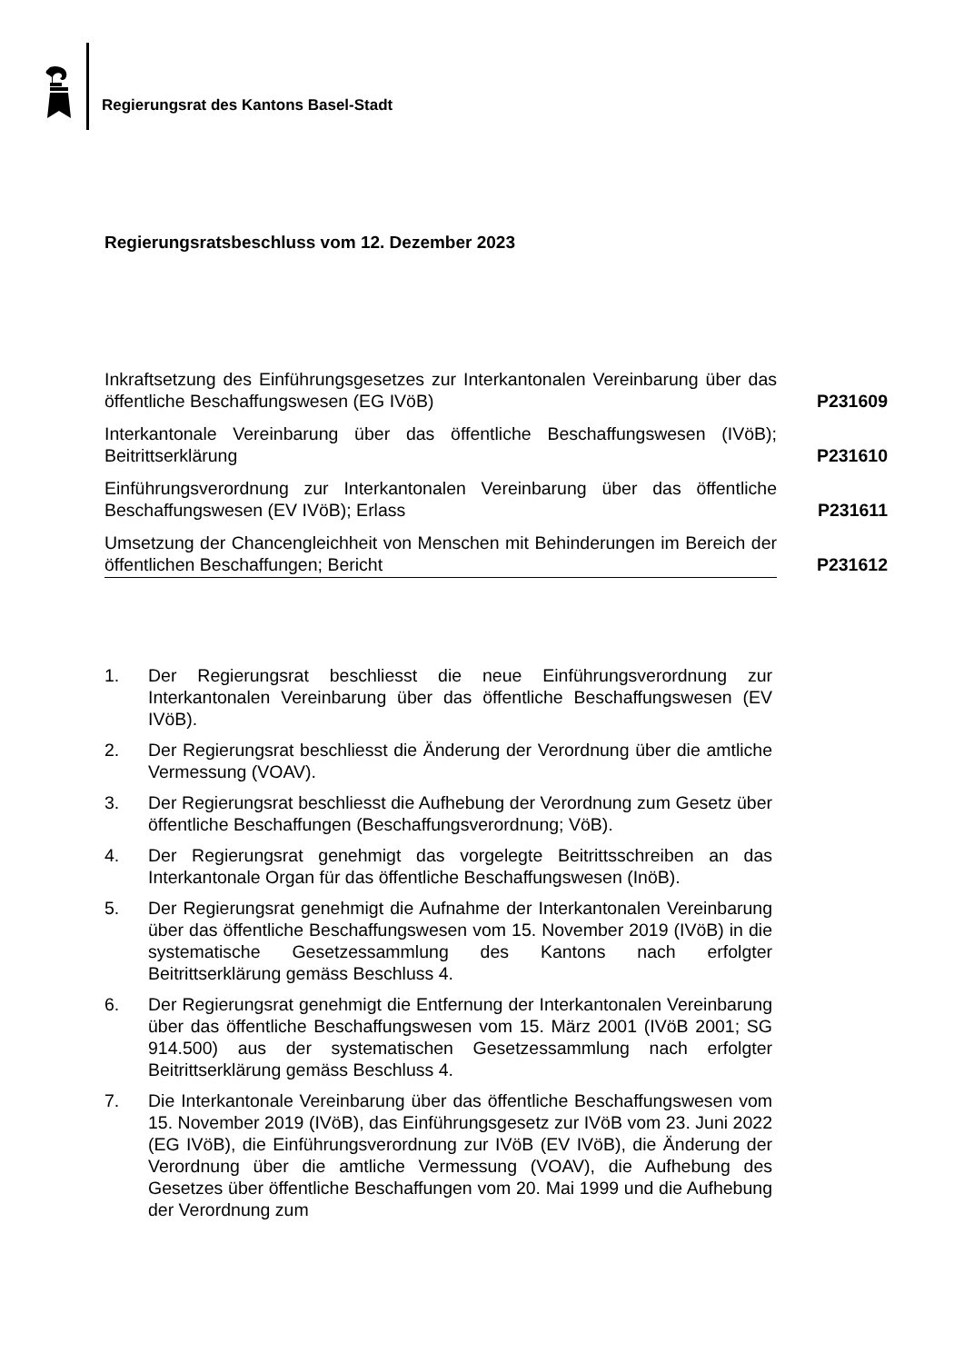Regierungsrat des Kantons Basel-Stadt
Regierungsratsbeschluss vom 12. Dezember 2023
Inkraftsetzung des Einführungsgesetzes zur Interkantonalen Vereinbarung über das öffentliche Beschaffungswesen (EG IVöB)
P231609
Interkantonale Vereinbarung über das öffentliche Beschaffungswesen (IVöB); Beitrittserklärung
P231610
Einführungsverordnung zur Interkantonalen Vereinbarung über das öffentliche Beschaffungswesen (EV IVöB); Erlass
P231611
Umsetzung der Chancengleichheit von Menschen mit Behinderungen im Bereich der öffentlichen Beschaffungen; Bericht
P231612
1. Der Regierungsrat beschliesst die neue Einführungsverordnung zur Interkantonalen Vereinbarung über das öffentliche Beschaffungswesen (EV IVöB).
2. Der Regierungsrat beschliesst die Änderung der Verordnung über die amtliche Vermessung (VOAV).
3. Der Regierungsrat beschliesst die Aufhebung der Verordnung zum Gesetz über öffentliche Beschaffungen (Beschaffungsverordnung; VöB).
4. Der Regierungsrat genehmigt das vorgelegte Beitrittsschreiben an das Interkantonale Organ für das öffentliche Beschaffungswesen (InöB).
5. Der Regierungsrat genehmigt die Aufnahme der Interkantonalen Vereinbarung über das öffentliche Beschaffungswesen vom 15. November 2019 (IVöB) in die systematische Gesetzessammlung des Kantons nach erfolgter Beitrittserklärung gemäss Beschluss 4.
6. Der Regierungsrat genehmigt die Entfernung der Interkantonalen Vereinbarung über das öffentliche Beschaffungswesen vom 15. März 2001 (IVöB 2001; SG 914.500) aus der systematischen Gesetzessammlung nach erfolgter Beitrittserklärung gemäss Beschluss 4.
7. Die Interkantonale Vereinbarung über das öffentliche Beschaffungswesen vom 15. November 2019 (IVöB), das Einführungsgesetz zur IVöB vom 23. Juni 2022 (EG IVöB), die Einführungsverordnung zur IVöB (EV IVöB), die Änderung der Verordnung über die amtliche Vermessung (VOAV), die Aufhebung des Gesetzes über öffentliche Beschaffungen vom 20. Mai 1999 und die Aufhebung der Verordnung zum